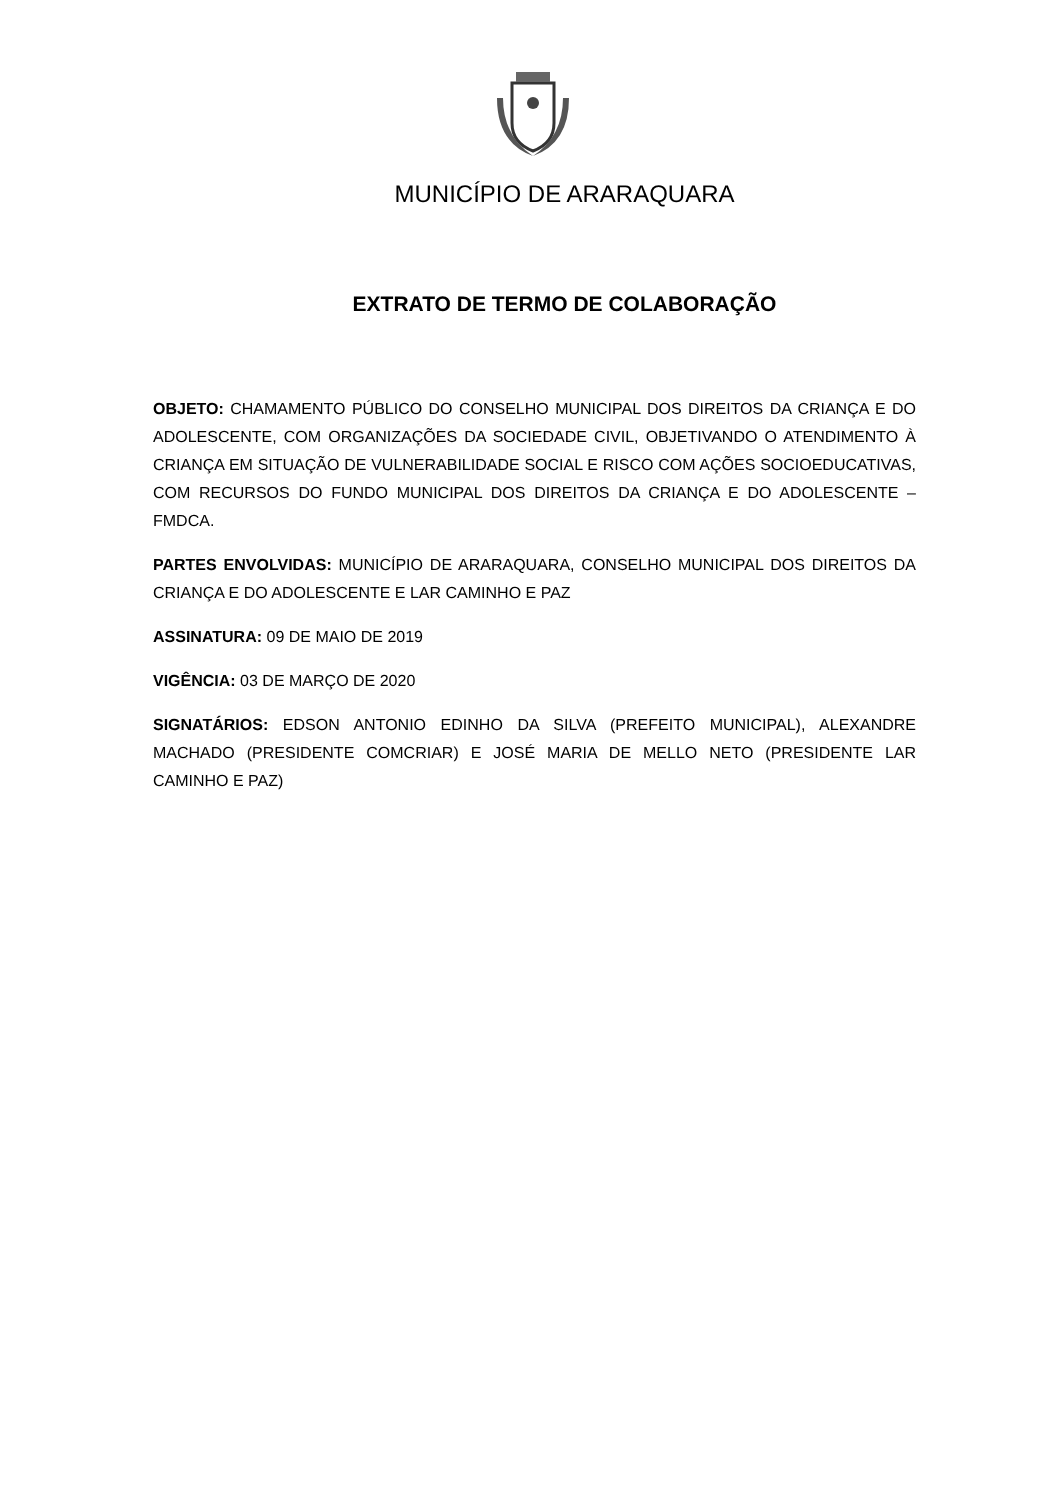MUNICÍPIO DE ARARAQUARA
EXTRATO DE TERMO DE COLABORAÇÃO
OBJETO: CHAMAMENTO PÚBLICO DO CONSELHO MUNICIPAL DOS DIREITOS DA CRIANÇA E DO ADOLESCENTE, COM ORGANIZAÇÕES DA SOCIEDADE CIVIL, OBJETIVANDO O ATENDIMENTO À CRIANÇA EM SITUAÇÃO DE VULNERABILIDADE SOCIAL E RISCO COM AÇÕES SOCIOEDUCATIVAS, COM RECURSOS DO FUNDO MUNICIPAL DOS DIREITOS DA CRIANÇA E DO ADOLESCENTE – FMDCA.
PARTES ENVOLVIDAS: MUNICÍPIO DE ARARAQUARA, CONSELHO MUNICIPAL DOS DIREITOS DA CRIANÇA E DO ADOLESCENTE E LAR CAMINHO E PAZ
ASSINATURA: 09 DE MAIO DE 2019
VIGÊNCIA: 03 DE MARÇO DE 2020
SIGNATÁRIOS: EDSON ANTONIO EDINHO DA SILVA (PREFEITO MUNICIPAL), ALEXANDRE MACHADO (PRESIDENTE COMCRIAR) E JOSÉ MARIA DE MELLO NETO (PRESIDENTE LAR CAMINHO E PAZ)